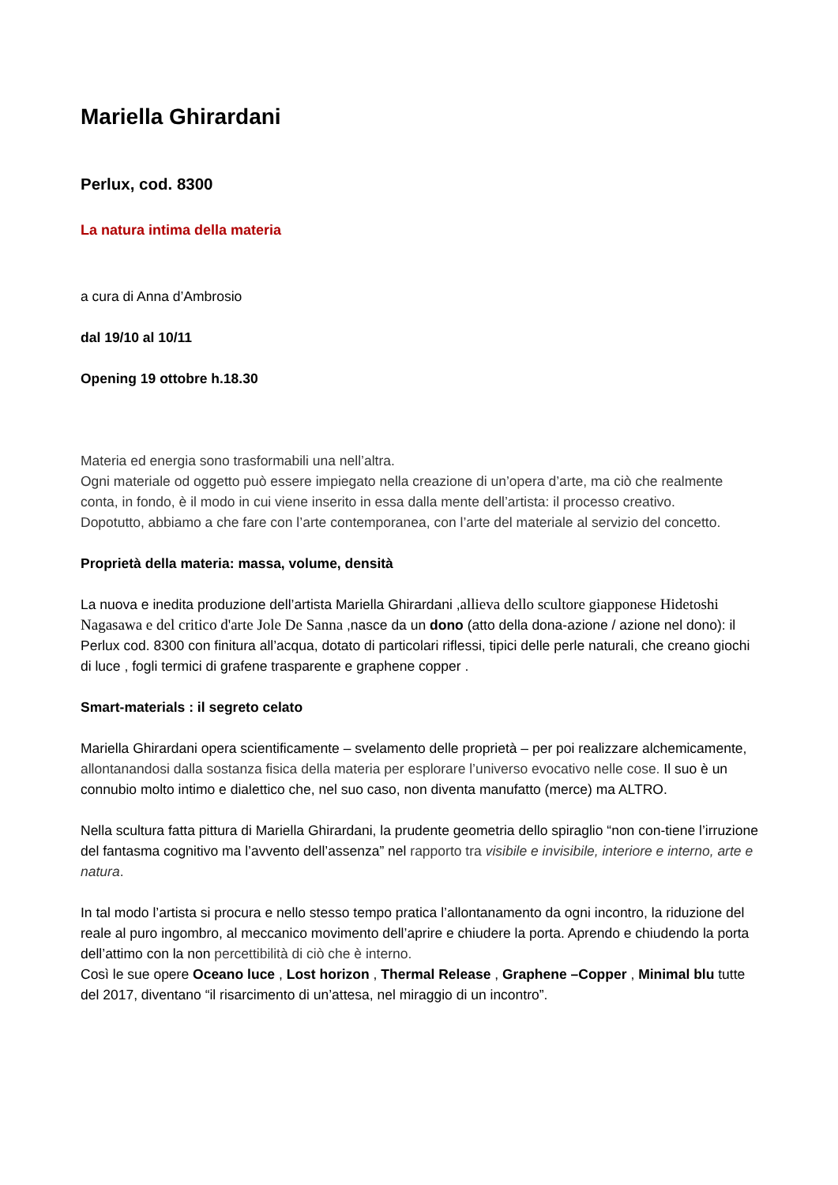Mariella Ghirardani
Perlux, cod. 8300
La natura intima della materia
a cura di Anna d’Ambrosio
dal 19/10 al 10/11
Opening 19 ottobre h.18.30
Materia ed energia sono trasformabili una nell’altra.
Ogni materiale od oggetto può essere impiegato nella creazione di un’opera d’arte, ma ciò che realmente conta, in fondo, è il modo in cui viene inserito in essa dalla mente dell’artista: il processo creativo.
Dopotutto, abbiamo a che fare con l’arte contemporanea, con l’arte del materiale al servizio del concetto.
Proprietà della materia: massa, volume, densità
La nuova e inedita produzione dell’artista Mariella Ghirardani ,allieva dello scultore giapponese Hidetoshi Nagasawa e del critico d'arte Jole De Sanna ,nasce da un dono (atto della dona-azione / azione nel dono): il Perlux cod. 8300 con finitura all’acqua, dotato di particolari riflessi, tipici delle perle naturali, che creano giochi di luce , fogli termici di grafene trasparente e graphene copper .
Smart-materials : il segreto celato
Mariella Ghirardani opera scientificamente – svelamento delle proprietà – per poi realizzare alchemicamente, allontanandosi dalla sostanza fisica della materia per esplorare l’universo evocativo nelle cose. Il suo è un connubio molto intimo e dialettico che, nel suo caso, non diventa manufatto (merce) ma ALTRO.
Nella scultura fatta pittura di Mariella Ghirardani, la prudente geometria dello spiraglio “non con-tiene l’irruzione del fantasma cognitivo ma l’avvento dell’assenza” nel rapporto tra visibile e invisibile, interiore e interno, arte e natura.
In tal modo l’artista si procura e nello stesso tempo pratica l’allontanamento da ogni incontro, la riduzione del reale al puro ingombro, al meccanico movimento dell’aprire e chiudere la porta. Aprendo e chiudendo la porta dell’attimo con la non percettibilità di ciò che è interno.
Così le sue opere Oceano luce , Lost horizon , Thermal Release , Graphene –Copper , Minimal blu tutte del 2017, diventano “il risarcimento di un’attesa, nel miraggio di un incontro”.